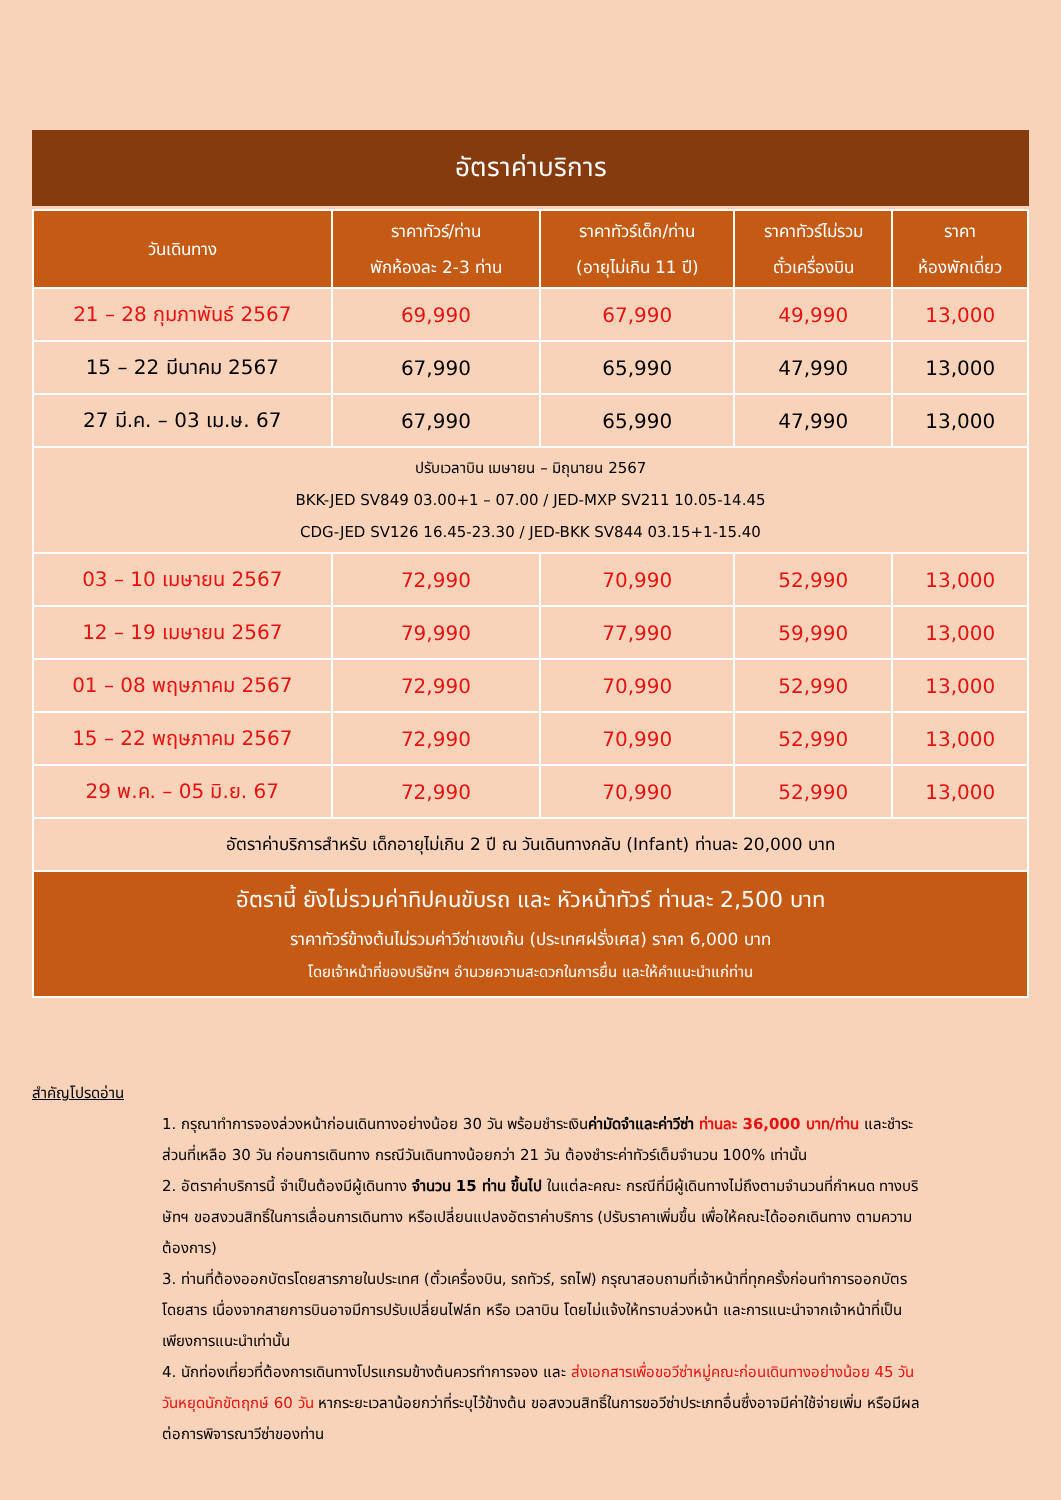อัตราค่าบริการ
| วันเดินทาง | ราคาทัวร์/ท่าน พักห้องละ 2-3 ท่าน | ราคาทัวร์เด็ก/ท่าน (อายุไม่เกิน 11 ปี) | ราคาทัวร์ไม่รวม ตั๋วเครื่องบิน | ราคา ห้องพักเดี่ยว |
| --- | --- | --- | --- | --- |
| 21 – 28 กุมภาพันธ์ 2567 | 69,990 | 67,990 | 49,990 | 13,000 |
| 15 – 22 มีนาคม 2567 | 67,990 | 65,990 | 47,990 | 13,000 |
| 27 มี.ค. – 03 เม.ษ. 67 | 67,990 | 65,990 | 47,990 | 13,000 |
| ปรับเวลาบิน เมษายน – มิถุนายน 2567 BKK-JED SV849 03.00+1 – 07.00 / JED-MXP SV211 10.05-14.45 CDG-JED SV126 16.45-23.30 / JED-BKK SV844 03.15+1-15.40 | | | | |
| 03 – 10 เมษายน 2567 | 72,990 | 70,990 | 52,990 | 13,000 |
| 12 – 19 เมษายน 2567 | 79,990 | 77,990 | 59,990 | 13,000 |
| 01 – 08 พฤษภาคม 2567 | 72,990 | 70,990 | 52,990 | 13,000 |
| 15 – 22 พฤษภาคม 2567 | 72,990 | 70,990 | 52,990 | 13,000 |
| 29 พ.ค. – 05 มิ.ย. 67 | 72,990 | 70,990 | 52,990 | 13,000 |
| อัตราค่าบริการสำหรับ เด็กอายุไม่เกิน 2 ปี ณ วันเดินทางกลับ (Infant) ท่านละ 20,000 บาท | | | | |
| อัตรานี้ ยังไม่รวมค่าทิปคนขับรถ และ หัวหน้าทัวร์ ท่านละ 2,500 บาท ราคาทัวร์ข้างต้นไม่รวมค่าวีซ่าเชงเก้น (ประเทศฝรั่งเศส) ราคา 6,000 บาท โดยเจ้าหน้าที่ของบริษัทฯ อำนวยความสะดวกในการยื่น และให้คำแนะนำแก่ท่าน | | | | |
สำคัญโปรดอ่าน
1. กรุณาทำการจองล่วงหน้าก่อนเดินทางอย่างน้อย 30 วัน พร้อมชำระเงินค่ามัดจำและค่าวีซ่า ท่านละ 36,000 บาท/ท่าน และชำระส่วนที่เหลือ 30 วัน ก่อนการเดินทาง กรณีวันเดินทางน้อยกว่า 21 วัน ต้องชำระค่าทัวร์เต็มจำนวน 100% เท่านั้น
2. อัตราค่าบริการนี้ จำเป็นต้องมีผู้เดินทาง จำนวน 15 ท่าน ขึ้นไป ในแต่ละคณะ กรณีที่มีผู้เดินทางไม่ถึงตามจำนวนที่กำหนด ทางบริษัทฯ ขอสงวนสิทธิ์ในการเลื่อนการเดินทาง หรือเปลี่ยนแปลงอัตราค่าบริการ (ปรับราคาเพิ่มขึ้น เพื่อให้คณะได้ออกเดินทาง ตามความต้องการ)
3. ท่านที่ต้องออกบัตรโดยสารภายในประเทศ (ตั๋วเครื่องบิน, รถทัวร์, รถไฟ) กรุณาสอบถามที่เจ้าหน้าที่ทุกครั้งก่อนทำการออกบัตรโดยสาร เนื่องจากสายการบินอาจมีการปรับเปลี่ยนไฟล์ท หรือ เวลาบิน โดยไม่แจ้งให้ทราบล่วงหน้า และการแนะนำจากเจ้าหน้าที่เป็นเพียงการแนะนำเท่านั้น
4. นักท่องเที่ยวที่ต้องการเดินทางโปรแกรมข้างต้นควรทำการจอง และ ส่งเอกสารเพื่อขอวีซ่าหมู่คณะก่อนเดินทางอย่างน้อย 45 วัน วันหยุดนักขัตฤกษ์ 60 วัน หากระยะเวลาน้อยกว่าที่ระบุไว้ข้างต้น ขอสงวนสิทธิ์ในการขอวีซ่าประเภทอื่นซึ่งอาจมีค่าใช้จ่ายเพิ่ม หรือมีผลต่อการพิจารณาวีซ่าของท่าน